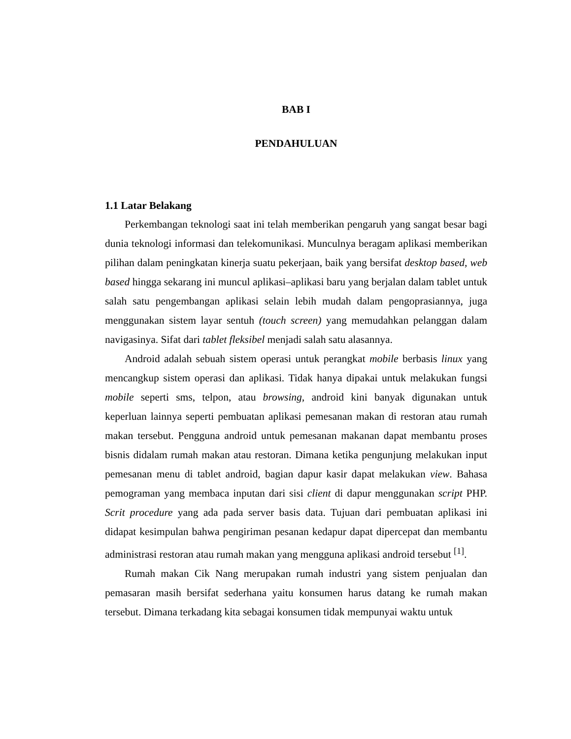BAB I
PENDAHULUAN
1.1 Latar Belakang
Perkembangan teknologi saat ini telah memberikan pengaruh yang sangat besar bagi dunia teknologi informasi dan telekomunikasi. Munculnya beragam aplikasi memberikan pilihan dalam peningkatan kinerja suatu pekerjaan, baik yang bersifat desktop based, web based hingga sekarang ini muncul aplikasi–aplikasi baru yang berjalan dalam tablet untuk salah satu pengembangan aplikasi selain lebih mudah dalam pengoprasiannya, juga menggunakan sistem layar sentuh (touch screen) yang memudahkan pelanggan dalam navigasinya. Sifat dari tablet fleksibel menjadi salah satu alasannya.
Android adalah sebuah sistem operasi untuk perangkat mobile berbasis linux yang mencangkup sistem operasi dan aplikasi. Tidak hanya dipakai untuk melakukan fungsi mobile seperti sms, telpon, atau browsing, android kini banyak digunakan untuk keperluan lainnya seperti pembuatan aplikasi pemesanan makan di restoran atau rumah makan tersebut. Pengguna android untuk pemesanan makanan dapat membantu proses bisnis didalam rumah makan atau restoran. Dimana ketika pengunjung melakukan input pemesanan menu di tablet android, bagian dapur kasir dapat melakukan view. Bahasa pemograman yang membaca inputan dari sisi client di dapur menggunakan script PHP. Scrit procedure yang ada pada server basis data. Tujuan dari pembuatan aplikasi ini didapat kesimpulan bahwa pengiriman pesanan kedapur dapat dipercepat dan membantu administrasi restoran atau rumah makan yang mengguna aplikasi android tersebut <sup>[1]</sup>.
Rumah makan Cik Nang merupakan rumah industri yang sistem penjualan dan pemasaran masih bersifat sederhana yaitu konsumen harus datang ke rumah makan tersebut. Dimana terkadang kita sebagai konsumen tidak mempunyai waktu untuk